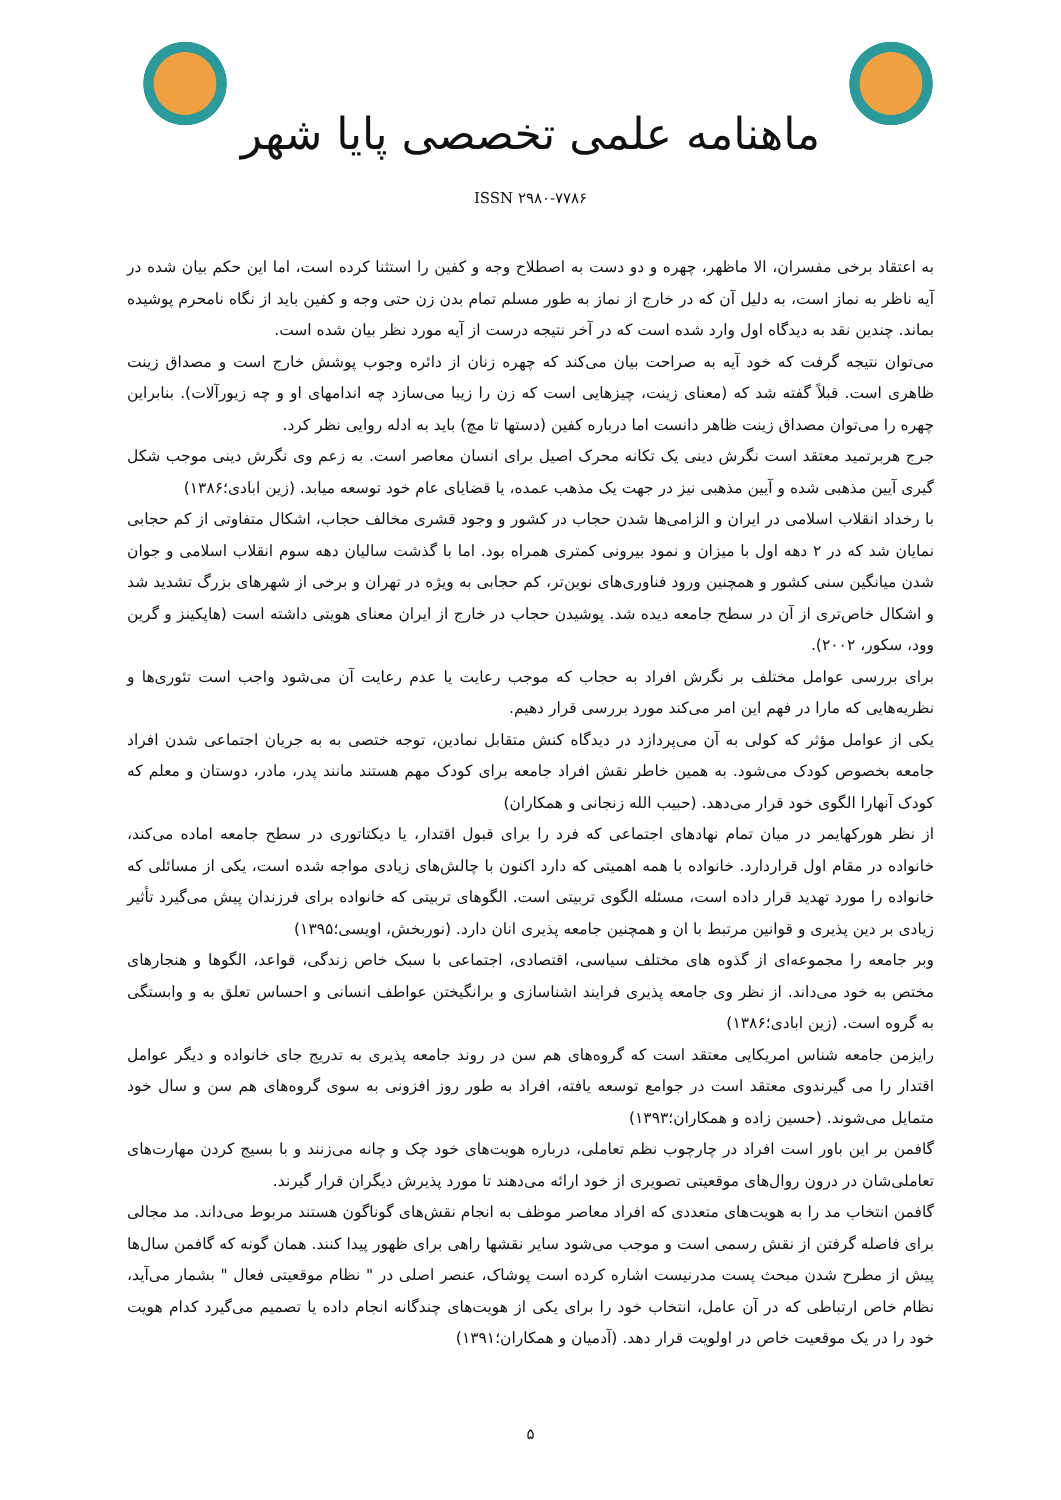ماهنامه علمی تخصصی پایا شهر
ISSN ۲۹۸۰-۷۷۸۶
به اعتقاد برخی مفسران، الا ماظهر، چهره و دو دست به اصطلاح وجه و کفین را استثنا کرده است، اما این حکم بیان شده در آیه ناظر به نماز است، به دلیل آن که در خارج از نماز به طور مسلم تمام بدن زن حتی وجه و کفین باید از نگاه نامحرم پوشیده بماند. چندین نقد به دیدگاه اول وارد شده است که در آخر نتیجه درست از آیه مورد نظر بیان شده است.
می‌توان نتیجه گرفت که خود آیه به صراحت بیان می‌کند که چهره زنان از دائره وجوب پوشش خارج است و مصداق زینت ظاهری است. قبلاً گفته شد که (معنای زینت، چیزهایی است که زن را زیبا می‌سازد چه اندامهای او و چه زیورآلات). بنابراین چهره را می‌توان مصداق زینت ظاهر دانست اما درباره کفین (دستها تا مچ) باید به ادله روایی نظر کرد.
جرج هربرتمید معتقد است نگرش دینی یک تکانه محرک اصیل برای انسان معاصر است. به زعم وی نگرش دینی موجب شکل گیری آیین مذهبی شده و آیین مذهبی نیز در جهت یک مذهب عمده، یا قضایای عام خود توسعه میابد. (زین ابادی؛۱۳۸۶)
با رخداد انقلاب اسلامی در ایران و الزامی‌ها شدن حجاب در کشور و وجود قشری مخالف حجاب، اشکال متفاوتی از کم حجابی نمایان شد که در ۲ دهه اول با میزان و نمود بیرونی کمتری همراه بود. اما با گذشت سالیان دهه سوم انقلاب اسلامی و جوان شدن میانگین سنی کشور و همچنین ورود فناوری‌های نوین‌تر، کم حجابی به ویژه در تهران و برخی از شهرهای بزرگ تشدید شد و اشکال خاص‌تری از آن در سطح جامعه دیده شد. پوشیدن حجاب در خارج از ایران معنای هویتی داشته است (هاپکینز و گرین وود، سکور، ۲۰۰۲).
برای بررسی عوامل مختلف بر نگرش افراد به حجاب که موجب رعایت یا عدم رعایت آن می‌شود واجب است تئوری‌ها و نظریه‌هایی که مارا در فهم این امر می‌کند مورد بررسی قرار دهیم.
یکی از عوامل مؤثر که کولی به آن می‌پردازد در دیدگاه کنش متقابل نمادین، توجه ختصی به به جریان اجتماعی شدن افراد جامعه بخصوص کودک می‌شود. به همین خاطر نقش افراد جامعه برای کودک مهم هستند مانند پدر، مادر، دوستان و معلم که کودک آنهارا الگوی خود قرار می‌دهد. (حبیب الله زنجانی و همکاران)
از نظر هورکهایمر در میان تمام نهادهای اجتماعی که فرد را برای قبول اقتدار، یا دیکتاتوری در سطح جامعه اماده می‌کند، خانواده در مقام اول قراردارد. خانواده با همه اهمیتی که دارد اکنون با چالش‌های زیادی مواجه شده است، یکی از مسائلی که خانواده را مورد تهدید قرار داده است، مسئله الگوی تربیتی است. الگوهای تربیتی که خانواده برای فرزندان پیش می‌گیرد تأثیر زیادی بر دین پذیری و قوانین مرتبط با ان و همچنین جامعه پذیری انان دارد. (نوربخش، اویسی؛۱۳۹۵)
وبر جامعه را مجموعه‌ای از گذوه های مختلف سیاسی، اقتصادی، اجتماعی با سبک خاص زندگی، قواعد، الگوها و هنجارهای مختص به خود می‌داند. از نظر وی جامعه پذیری فرایند اشناسازی و برانگیختن عواطف انسانی و احساس تعلق به و وابستگی به گروه است. (زین ابادی؛۱۳۸۶)
رایزمن جامعه شناس امریکایی معتقد است که گروه‌های هم سن در روند جامعه پذیری به تدریج جای خانواده و دیگر عوامل اقتدار را می گیرندوی معتقد است در جوامع توسعه یافته، افراد به طور روز افزونی به سوی گروه‌های هم سن و سال خود متمایل می‌شوند. (حسین زاده و همکاران؛۱۳۹۳)
گافمن بر این باور است افراد در چارچوب نظم تعاملی، درباره هویت‌های خود چک و چانه می‌زنند و با بسیج کردن مهارت‌های تعاملی‌شان در درون روال‌های موقعیتی تصویری از خود ارائه می‌دهند تا مورد پذیرش دیگران قرار گیرند.
گافمن انتخاب مد را به هویت‌های متعددی که افراد معاصر موظف به انجام نقش‌های گوناگون هستند مربوط می‌داند. مد مجالی برای فاصله گرفتن از نقش رسمی است و موجب می‌شود سایر نقشها راهی برای ظهور پیدا کنند. همان گونه که گافمن سال‌ها پیش از مطرح شدن مبحث پست مدرنیست اشاره کرده است پوشاک، عنصر اصلی در " نظام موقعیتی فعال " بشمار می‌آید، نظام خاص ارتباطی که در آن عامل، انتخاب خود را برای یکی از هویت‌های چندگانه انجام داده یا تصمیم می‌گیرد کدام هویت خود را در یک موقعیت خاص در اولویت قرار دهد. (آدمیان و همکاران؛۱۳۹۱)
۵